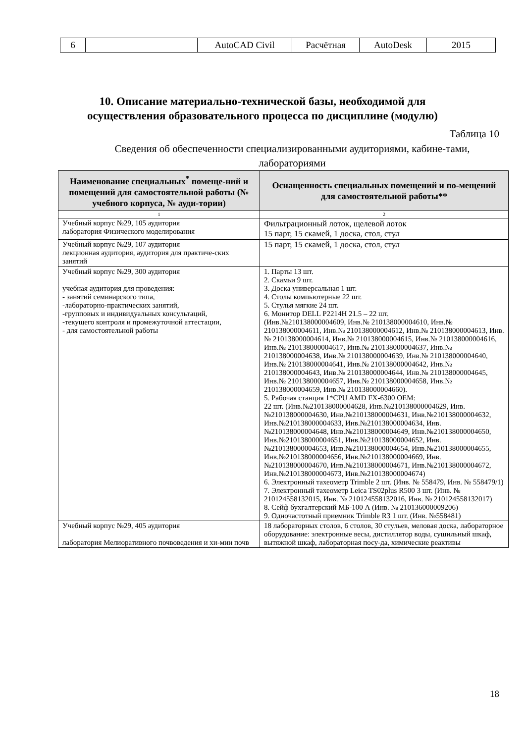| 6 | | AutoCAD Civil | Расчётная | AutoDesk | 2015 |
10. Описание материально-технической базы, необходимой для
осуществления образовательного процесса по дисциплине (модулю)
Таблица 10
Сведения об обеспеченности специализированными аудиториями, кабине-тами, лабораториями
| Наименование специальных<sup>*</sup> помеще-ний и помещений для самостоятельной работы (№ учебного корпуса, № ауди-тории) | Оснащенность специальных помещений и по-мещений для самостоятельной работы** |
| --- | --- |
| 1 | 2 |
| Учебный корпус №29, 105 аудитория лаборатория Физического моделирования | Фильтрационный лоток, щелевой лоток 15 парт, 15 скамей, 1 доска, стол, стул |
| Учебный корпус №29, 107 аудитория лекционная аудитория, аудитория для практиче-ских занятий | 15 парт, 15 скамей, 1 доска, стол, стул |
| Учебный корпус №29, 300 аудитория учебная аудитория для проведения: - занятий семинарского типа, -лабораторно-практических занятий, -групповых и индивидуальных консультаций, -текущего контроля и промежуточной аттестации, - для самостоятельной работы | 1. Парты 13 шт. 2. Скамьи 9 шт. 3. Доска универсальная 1 шт. 4. Столы компьютерные 22 шт. 5. Стулья мягкие 24 шт. 6. Монитор DELL P2214H 21.5 – 22 шт. (Инв.№210138000004609, Инв.№ 210138000004610, Инв.№ 210138000004611, Инв.№ 210138000004612, Инв.№ 210138000004613, Инв.№ 210138000004614, Инв.№ 210138000004615, Инв.№ 210138000004616, Инв.№ 210138000004617, Инв.№ 210138000004637, Инв.№ 210138000004638, Инв.№ 210138000004639, Инв.№ 210138000004640, Инв.№ 210138000004641, Инв.№ 210138000004642, Инв.№ 210138000004643, Инв.№ 210138000004644, Инв.№ 210138000004645, Инв.№ 210138000004657, Инв.№ 210138000004658, Инв.№ 210138000004659, Инв.№ 210138000004660). 5. Рабочая станция 1*CPU AMD FX-6300 OEM: 22 шт. (Инв.№210138000004628, Инв.№210138000004629, Инв.№210138000004630, Инв.№210138000004631, Инв.№210138000004632, Инв.№210138000004633, Инв.№210138000004634, Инв.№210138000004648, Инв.№210138000004649, Инв.№210138000004650, Инв.№210138000004651, Инв.№210138000004652, Инв.№210138000004653, Инв.№210138000004654, Инв.№210138000004655, Инв.№210138000004656, Инв.№210138000004669, Инв.№210138000004670, Инв.№210138000004671, Инв.№210138000004672, Инв.№210138000004673, Инв.№210138000004674) 6. Электронный тахеометр Trimble 2 шт. (Инв. № 558479, Инв. № 558479/1) 7. Электронный тахеометр Leica TS02plus R500 3 шт. (Инв. № 210124558132015, Инв. № 210124558132016, Инв. № 210124558132017) 8. Сейф бухгалтерский МБ-100 А (Инв. № 210136000009206) 9. Одночастотный приемник Trimble R3 1 шт. (Инв. №558481) |
| Учебный корпус №29, 405 аудитория лаборатория Мелиоративного почвоведения и хи-мии почв | 18 лабораторных столов, 6 столов, 30 стульев, меловая доска, лабораторное оборудование: электронные весы, дистиллятор воды, сушильный шкаф, вытяжной шкаф, лабораторная посу-да, химические реактивы |
18